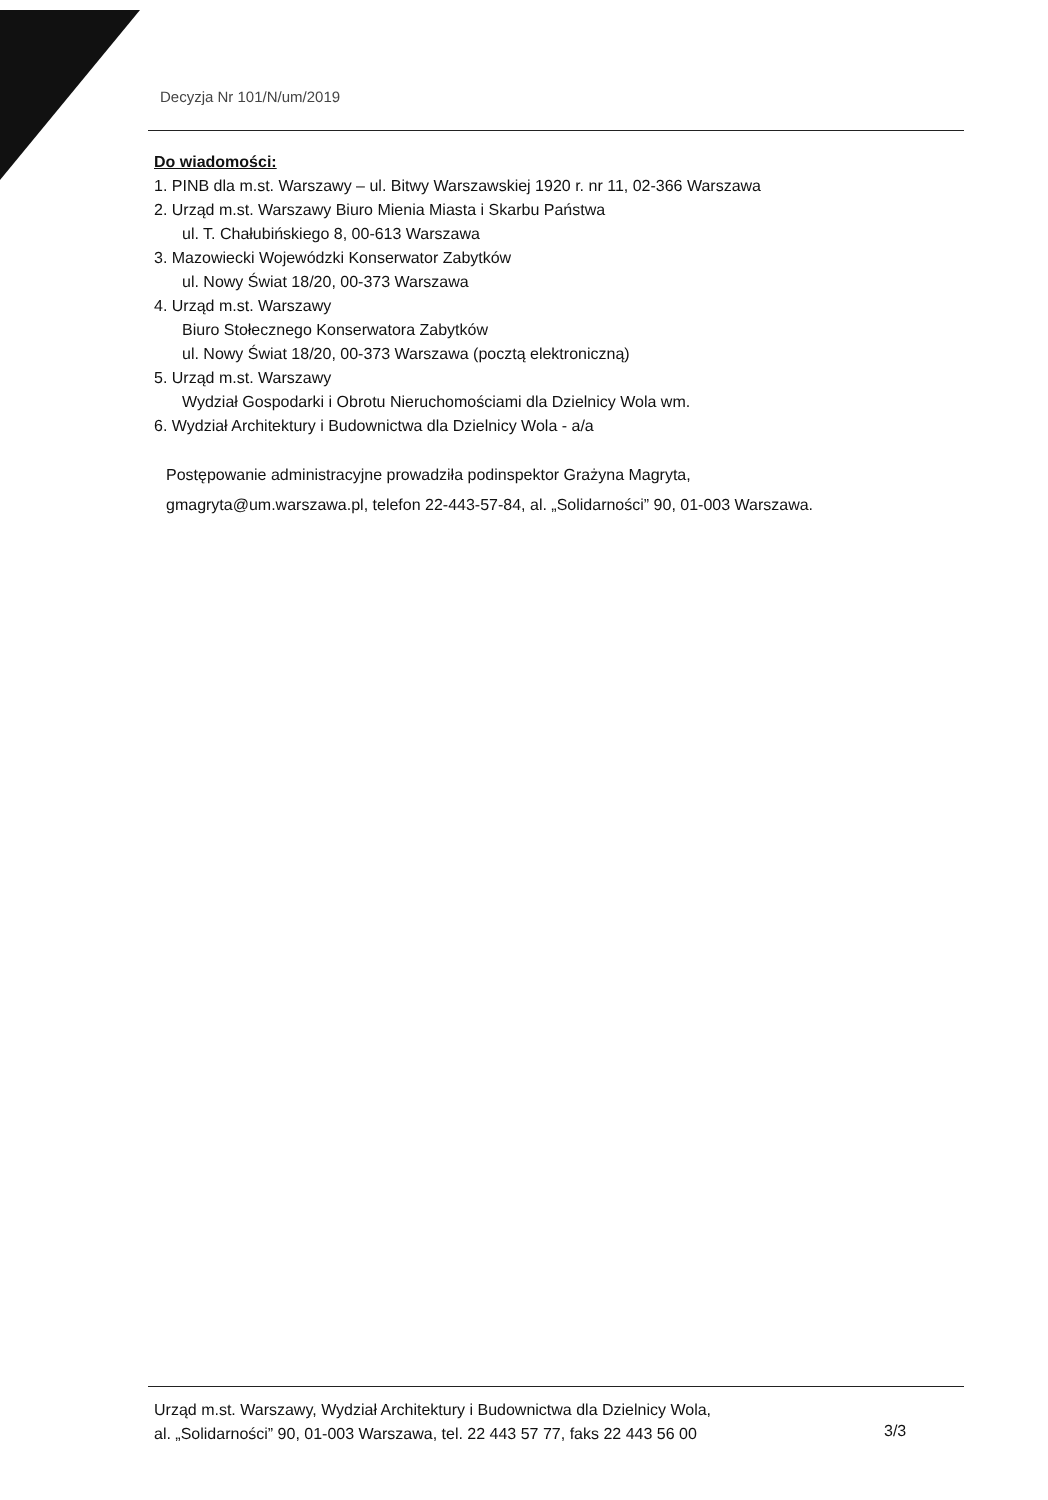Decyzja Nr 101/N/um/2019
Do wiadomości:
1. PINB dla m.st. Warszawy – ul. Bitwy Warszawskiej 1920 r. nr 11, 02-366 Warszawa
2. Urząd m.st. Warszawy Biuro Mienia Miasta i Skarbu Państwa
ul. T. Chałubińskiego 8, 00-613 Warszawa
3. Mazowiecki Wojewódzki Konserwator Zabytków
ul. Nowy Świat 18/20, 00-373 Warszawa
4. Urząd m.st. Warszawy
Biuro Stołecznego Konserwatora Zabytków
ul. Nowy Świat 18/20, 00-373 Warszawa (pocztą elektroniczną)
5. Urząd m.st. Warszawy
Wydział Gospodarki i Obrotu Nieruchomościami dla Dzielnicy Wola wm.
6. Wydział Architektury i Budownictwa dla Dzielnicy Wola - a/a
Postępowanie administracyjne prowadziła podinspektor Grażyna Magryta,
gmagryta@um.warszawa.pl, telefon 22-443-57-84, al. „Solidarności” 90, 01-003 Warszawa.
Urząd m.st. Warszawy, Wydział Architektury i Budownictwa dla Dzielnicy Wola,
al. „Solidarności” 90, 01-003 Warszawa, tel. 22 443 57 77, faks 22 443 56 00
3/3